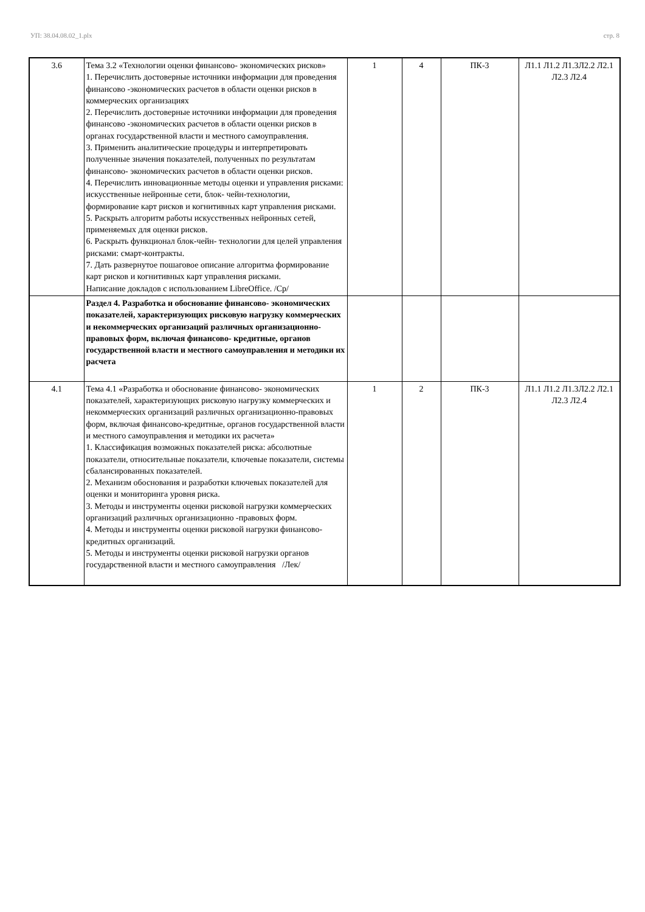УП: 38.04.08.02_1.plx стр. 8
| 3.6 | Тема 3.2 «Технологии оценки финансово- экономических рисков» 1. Перечислить достоверные источники информации для проведения финансово -экономических расчетов в области оценки рисков в коммерческих организациях 2. Перечислить достоверные источники информации для проведения финансово -экономических расчетов в области оценки рисков в органах государственной власти и местного самоуправления. 3. Применить аналитические процедуры и интерпретировать полученные значения показателей, полученных по результатам финансово- экономических расчетов в области оценки рисков. 4. Перечислить инновационные методы оценки и управления рисками: искусственные нейронные сети, блок- чейн-технологии, формирование карт рисков и когнитивных карт управления рисками. 5. Раскрыть алгоритм работы искусственных нейронных сетей, применяемых для оценки рисков. 6. Раскрыть функционал блок-чейн- технологии для целей управления рисками: смарт-контракты. 7. Дать развернутое пошаговое описание алгоритма формирование карт рисков и когнитивных карт управления рисками. Написание докладов с использованием LibreOffice. /Ср/ | 1 | 4 | ПК-3 | Л1.1 Л1.2 Л1.3Л2.2 Л2.1 Л2.3 Л2.4 |
| | Раздел 4. Разработка и обоснование финансово- экономических показателей, характеризующих рисковую нагрузку коммерческих и некоммерческих организаций различных организационно- правовых форм, включая финансово- кредитные, органов государственной власти и местного самоуправления и методики их расчета | | | | |
| 4.1 | Тема 4.1 «Разработка и обоснование финансово- экономических показателей, характеризующих рисковую нагрузку коммерческих и некоммерческих организаций различных организационно-правовых форм, включая финансово-кредитные, органов государственной власти и местного самоуправления и методики их расчета» 1. Классификация возможных показателей риска: абсолютные показатели, относительные показатели, ключевые показатели, системы сбалансированных показателей. 2. Механизм обоснования и разработки ключевых показателей для оценки и мониторинга уровня риска. 3. Методы и инструменты оценки рисковой нагрузки коммерческих организаций различных организационно -правовых форм. 4. Методы и инструменты оценки рисковой нагрузки финансово- кредитных организаций. 5. Методы и инструменты оценки рисковой нагрузки органов государственной власти и местного самоуправления /Лек/ | 1 | 2 | ПК-3 | Л1.1 Л1.2 Л1.3Л2.2 Л2.1 Л2.3 Л2.4 |